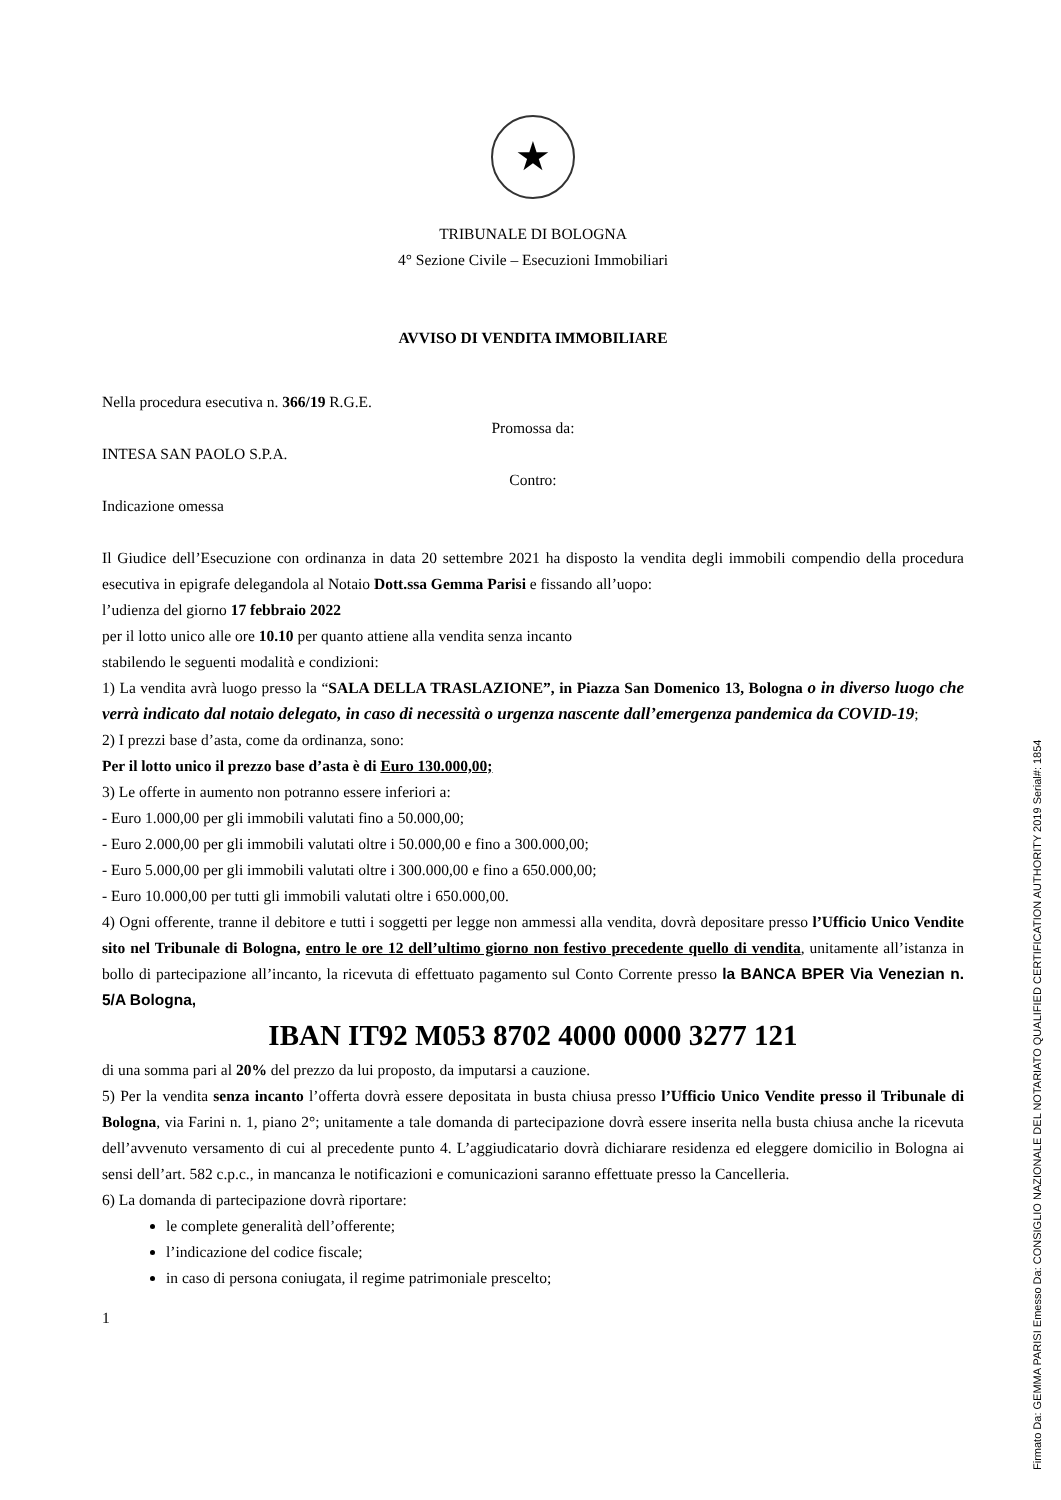★
TRIBUNALE DI BOLOGNA
4° Sezione Civile – Esecuzioni Immobiliari
AVVISO DI VENDITA IMMOBILIARE
Nella procedura esecutiva n. 366/19 R.G.E.
Promossa da:
INTESA SAN PAOLO S.P.A.
Contro:
Indicazione omessa
Il Giudice dell’Esecuzione con ordinanza in data 20 settembre 2021 ha disposto la vendita degli immobili compendio della procedura esecutiva in epigrafe delegandola al Notaio Dott.ssa Gemma Parisi e fissando all’uopo:
l’udienza del giorno 17 febbraio 2022
per il lotto unico alle ore 10.10 per quanto attiene alla vendita senza incanto
stabilendo le seguenti modalità e condizioni:
1) La vendita avrà luogo presso la “SALA DELLA TRASLAZIONE”, in Piazza San Domenico 13, Bologna o in diverso luogo che verrà indicato dal notaio delegato, in caso di necessità o urgenza nascente dall’emergenza pandemica da COVID-19;
2) I prezzi base d’asta, come da ordinanza, sono:
Per il lotto unico il prezzo base d’asta è di Euro 130.000,00;
3) Le offerte in aumento non potranno essere inferiori a:
- Euro 1.000,00 per gli immobili valutati fino a 50.000,00;
- Euro 2.000,00 per gli immobili valutati oltre i 50.000,00 e fino a 300.000,00;
- Euro 5.000,00 per gli immobili valutati oltre i 300.000,00 e fino a 650.000,00;
- Euro 10.000,00 per tutti gli immobili valutati oltre i 650.000,00.
4) Ogni offerente, tranne il debitore e tutti i soggetti per legge non ammessi alla vendita, dovrà depositare presso l’Ufficio Unico Vendite sito nel Tribunale di Bologna, entro le ore 12 dell’ultimo giorno non festivo precedente quello di vendita, unitamente all’istanza in bollo di partecipazione all’incanto, la ricevuta di effettuato pagamento sul Conto Corrente presso la BANCA BPER Via Venezian n. 5/A Bologna,
IBAN IT92 M053 8702 4000 0000 3277 121
di una somma pari al 20% del prezzo da lui proposto, da imputarsi a cauzione.
5) Per la vendita senza incanto l’offerta dovrà essere depositata in busta chiusa presso l’Ufficio Unico Vendite presso il Tribunale di Bologna, via Farini n. 1, piano 2°; unitamente a tale domanda di partecipazione dovrà essere inserita nella busta chiusa anche la ricevuta dell’avvenuto versamento di cui al precedente punto 4. L’aggiudicatario dovrà dichiarare residenza ed eleggere domicilio in Bologna ai sensi dell’art. 582 c.p.c., in mancanza le notificazioni e comunicazioni saranno effettuate presso la Cancelleria.
6) La domanda di partecipazione dovrà riportare:
le complete generalità dell’offerente;
l’indicazione del codice fiscale;
in caso di persona coniugata, il regime patrimoniale prescelto;
1
Firmato Da: GEMMA PARISI Emesso Da: CONSIGLIO NAZIONALE DEL NOTARIATO QUALIFIED CERTIFICATION AUTHORITY 2019 Serial#: 1854